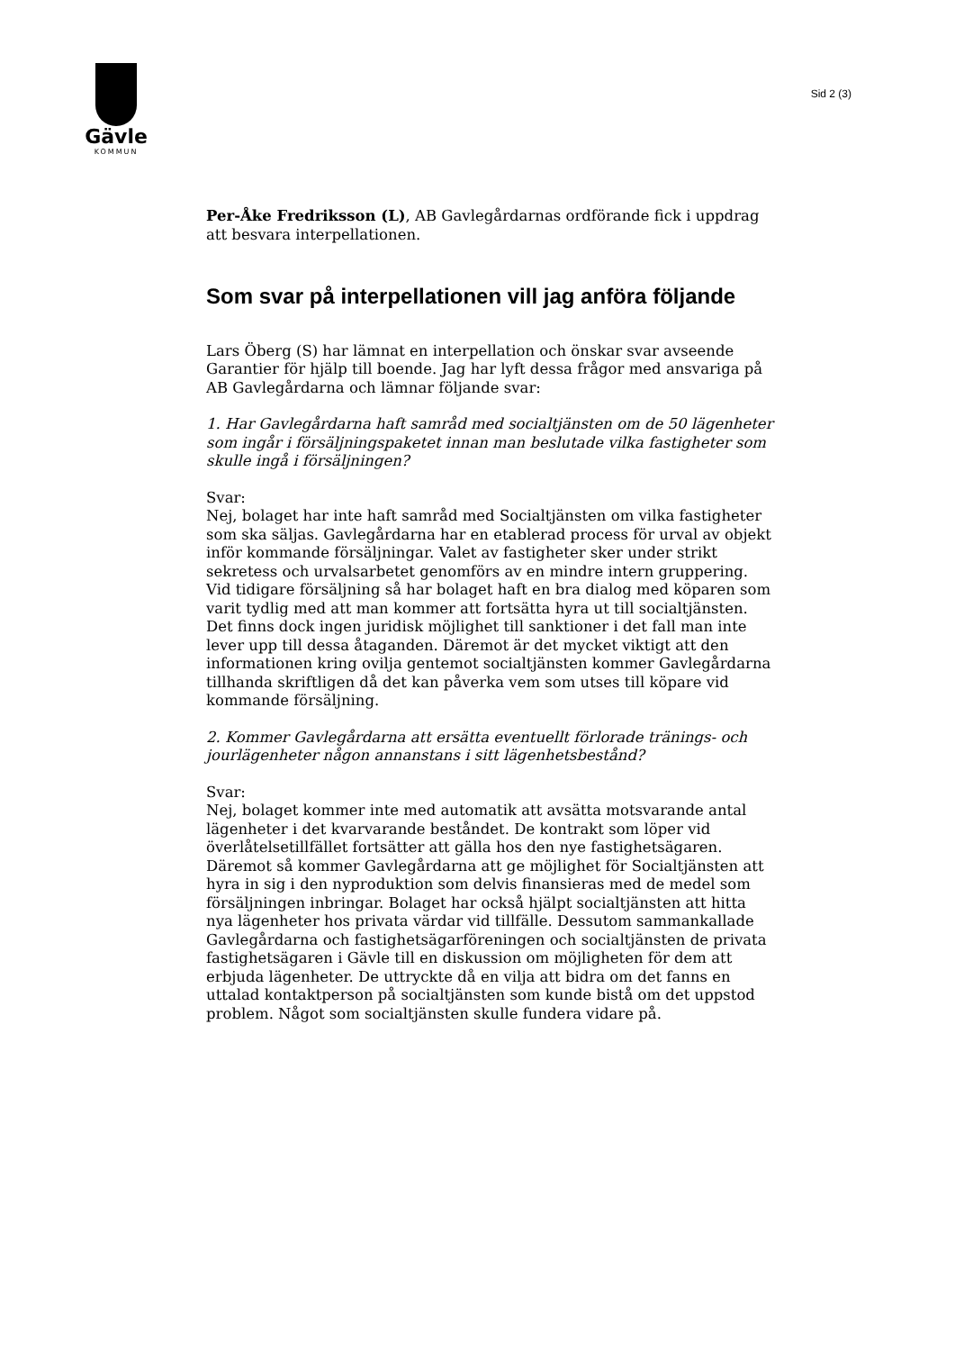Gävle
KOMMUN
Sid 2 (3)
Per-Åke Fredriksson (L), AB Gavlegårdarnas ordförande fick i uppdrag att besvara interpellationen.
Som svar på interpellationen vill jag anföra följande
Lars Öberg (S) har lämnat en interpellation och önskar svar avseende Garantier för hjälp till boende. Jag har lyft dessa frågor med ansvariga på AB Gavlegårdarna och lämnar följande svar:
1. Har Gavlegårdarna haft samråd med socialtjänsten om de 50 lägenheter som ingår i försäljningspaketet innan man beslutade vilka fastigheter som skulle ingå i försäljningen?
Svar:
Nej, bolaget har inte haft samråd med Socialtjänsten om vilka fastigheter som ska säljas. Gavlegårdarna har en etablerad process för urval av objekt inför kommande försäljningar. Valet av fastigheter sker under strikt sekretess och urvalsarbetet genomförs av en mindre intern gruppering. Vid tidigare försäljning så har bolaget haft en bra dialog med köparen som varit tydlig med att man kommer att fortsätta hyra ut till socialtjänsten. Det finns dock ingen juridisk möjlighet till sanktioner i det fall man inte lever upp till dessa åtaganden. Däremot är det mycket viktigt att den informationen kring ovilja gentemot socialtjänsten kommer Gavlegårdarna tillhanda skriftligen då det kan påverka vem som utses till köpare vid kommande försäljning.
2. Kommer Gavlegårdarna att ersätta eventuellt förlorade tränings- och jourlägenheter någon annanstans i sitt lägenhetsbestånd?
Svar:
Nej, bolaget kommer inte med automatik att avsätta motsvarande antal lägenheter i det kvarvarande beståndet. De kontrakt som löper vid överlåtelsetillfället fortsätter att gälla hos den nye fastighetsägaren. Däremot så kommer Gavlegårdarna att ge möjlighet för Socialtjänsten att hyra in sig i den nyproduktion som delvis finansieras med de medel som försäljningen inbringar. Bolaget har också hjälpt socialtjänsten att hitta nya lägenheter hos privata värdar vid tillfälle. Dessutom sammankallade Gavlegårdarna och fastighetsägarföreningen och socialtjänsten de privata fastighetsägaren i Gävle till en diskussion om möjligheten för dem att erbjuda lägenheter. De uttryckte då en vilja att bidra om det fanns en uttalad kontaktperson på socialtjänsten som kunde bistå om det uppstod problem. Något som socialtjänsten skulle fundera vidare på.